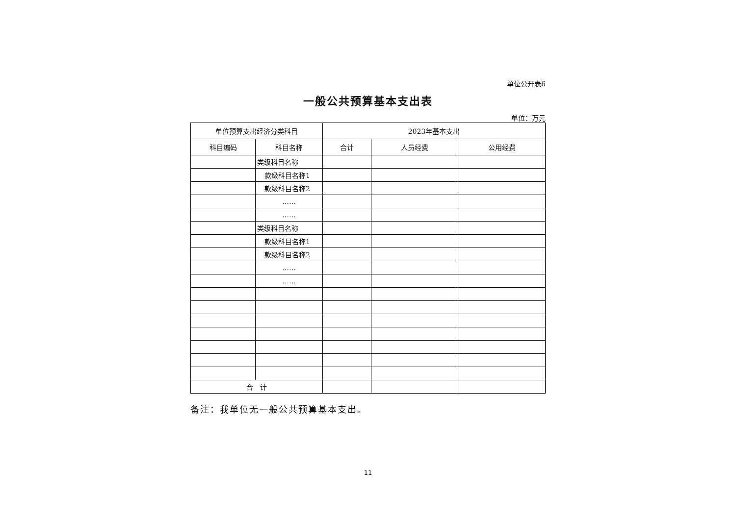单位公开表6
一般公共预算基本支出表
单位：万元
| 单位预算支出经济分类科目 | | 2023年基本支出 | | |
| --- | --- | --- | --- | --- |
| 科目编码 | 科目名称 | 合计 | 人员经费 | 公用经费 |
| | 类级科目名称 | | | |
| | 款级科目名称1 | | | |
| | 款级科目名称2 | | | |
| | …… | | | |
| | …… | | | |
| | 类级科目名称 | | | |
| | 款级科目名称1 | | | |
| | 款级科目名称2 | | | |
| | …… | | | |
| | …… | | | |
| 合 计 | | | | |
备注：我单位无一般公共预算基本支出。
11